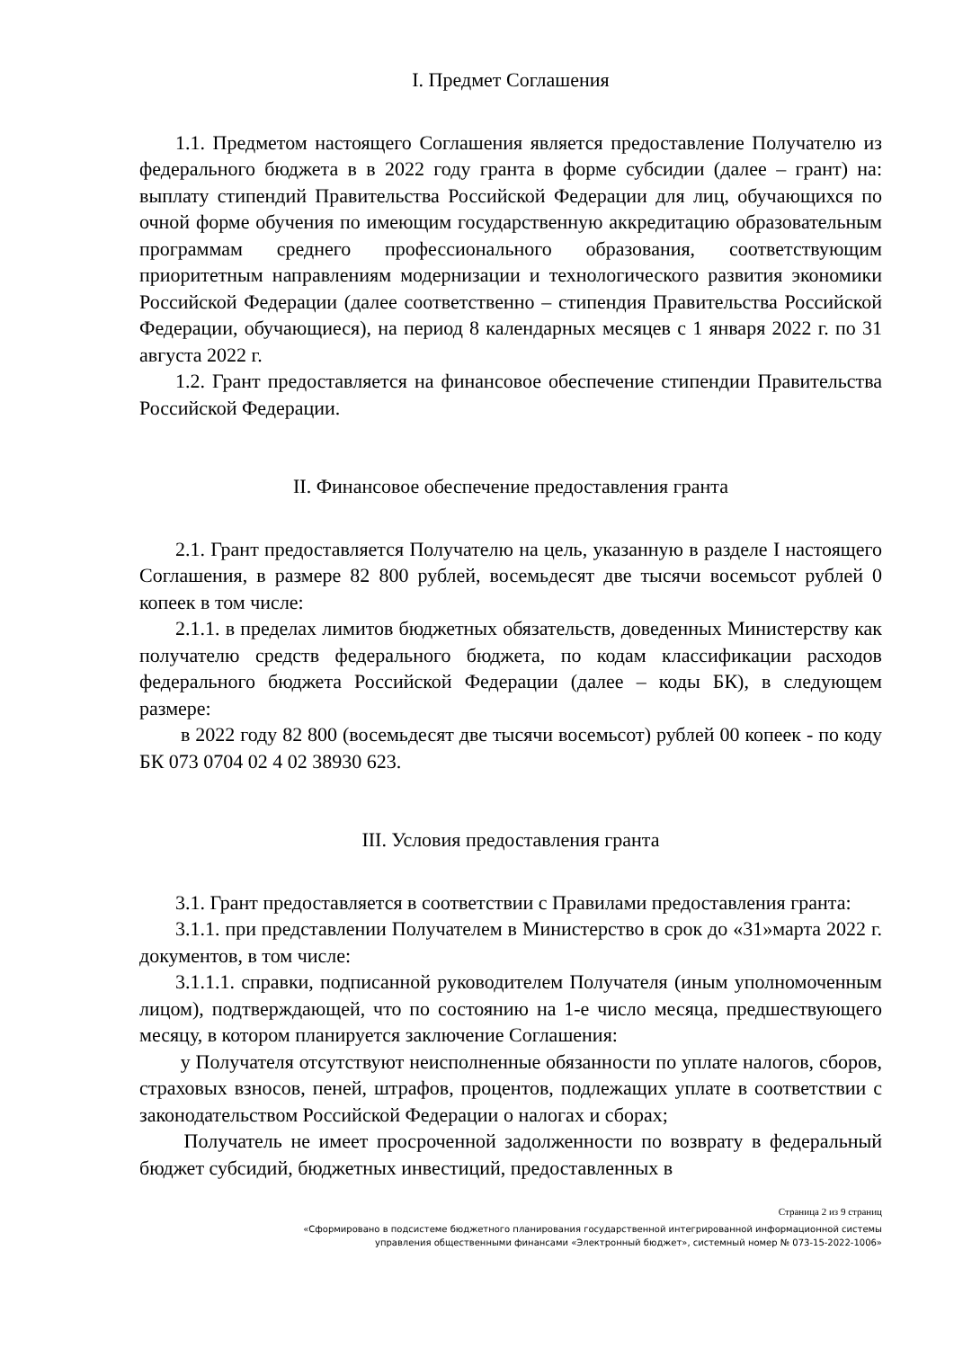I. Предмет Соглашения
1.1. Предметом настоящего Соглашения является предоставление Получателю из федерального бюджета в в 2022 году гранта в форме субсидии (далее – грант) на: выплату стипендий Правительства Российской Федерации для лиц, обучающихся по очной форме обучения по имеющим государственную аккредитацию образовательным программам среднего профессионального образования, соответствующим приоритетным направлениям модернизации и технологического развития экономики Российской Федерации (далее соответственно – стипендия Правительства Российской Федерации, обучающиеся), на период 8 календарных месяцев с 1 января 2022 г. по 31 августа 2022 г.
1.2. Грант предоставляется на финансовое обеспечение стипендии Правительства Российской Федерации.
II. Финансовое обеспечение предоставления гранта
2.1. Грант предоставляется Получателю на цель, указанную в разделе I настоящего Соглашения, в размере 82 800 рублей, восемьдесят две тысячи восемьсот рублей 0 копеек в том числе:
2.1.1. в пределах лимитов бюджетных обязательств, доведенных Министерству как получателю средств федерального бюджета, по кодам классификации расходов федерального бюджета Российской Федерации (далее – коды БК), в следующем размере:
в 2022 году 82 800 (восемьдесят две тысячи восемьсот) рублей 00 копеек - по коду БК 073 0704 02 4 02 38930 623.
III. Условия предоставления гранта
3.1. Грант предоставляется в соответствии с Правилами предоставления гранта:
3.1.1. при представлении Получателем в Министерство в срок до «31»марта 2022 г. документов, в том числе:
3.1.1.1. справки, подписанной руководителем Получателя (иным уполномоченным лицом), подтверждающей, что по состоянию на 1-е число месяца, предшествующего месяцу, в котором планируется заключение Соглашения:
у Получателя отсутствуют неисполненные обязанности по уплате налогов, сборов, страховых взносов, пеней, штрафов, процентов, подлежащих уплате в соответствии с законодательством Российской Федерации о налогах и сборах;
Получатель не имеет просроченной задолженности по возврату в федеральный бюджет субсидий, бюджетных инвестиций, предоставленных в
Страница 2 из 9 страниц
«Сформировано в подсистеме бюджетного планирования государственной интегрированной информационной системы
управления общественными финансами «Электронный бюджет», системный номер № 073-15-2022-1006»